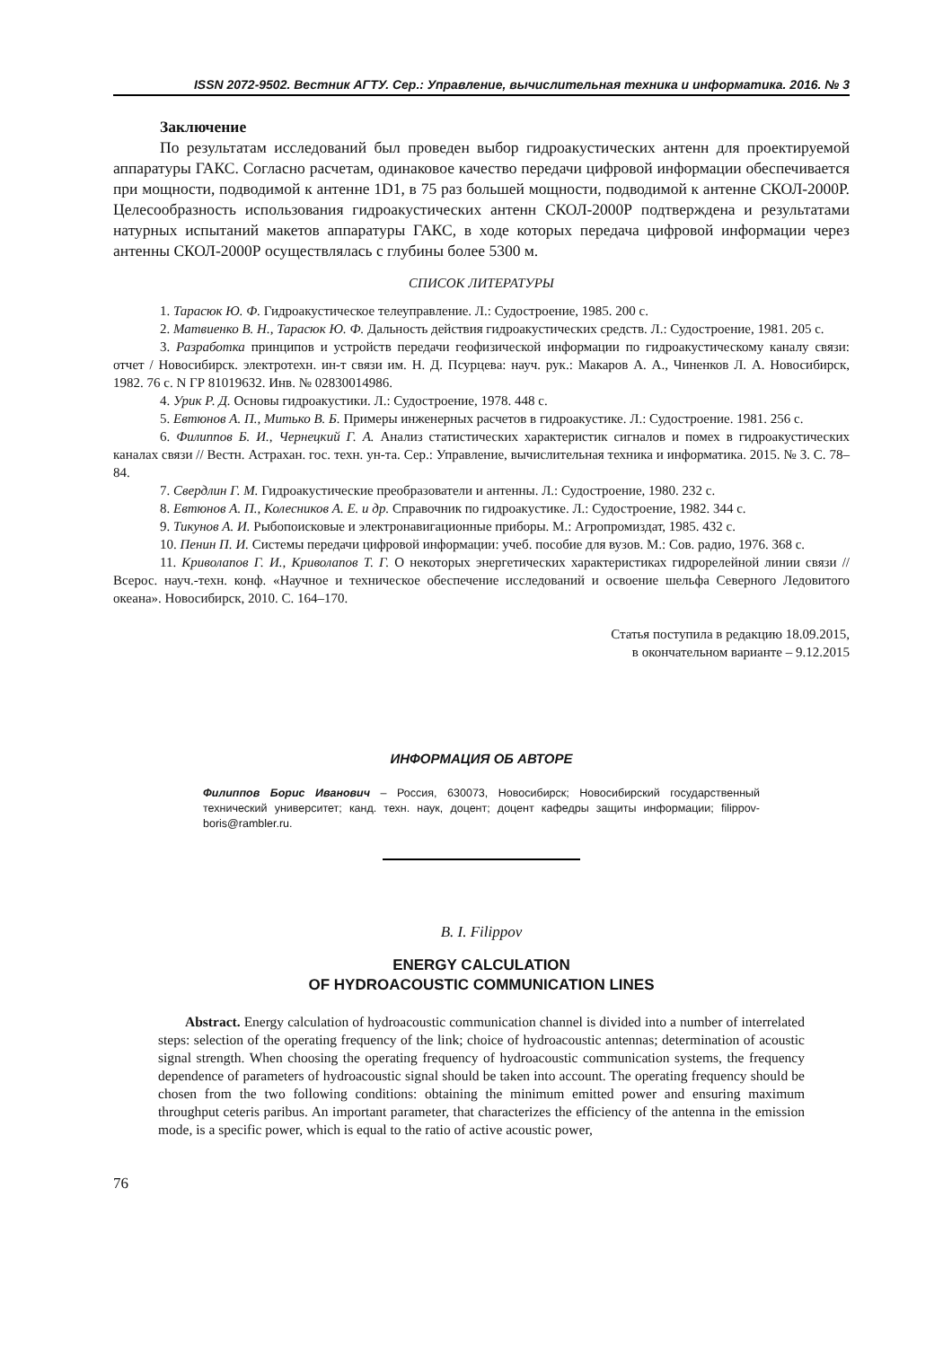ISSN 2072-9502. Вестник АГТУ. Сер.: Управление, вычислительная техника и информатика. 2016. № 3
Заключение
По результатам исследований был проведен выбор гидроакустических антенн для проектируемой аппаратуры ГАКС. Согласно расчетам, одинаковое качество передачи цифровой информации обеспечивается при мощности, подводимой к антенне 1D1, в 75 раз большей мощности, подводимой к антенне СКОЛ-2000Р. Целесообразность использования гидроакустических антенн СКОЛ-2000Р подтверждена и результатами натурных испытаний макетов аппаратуры ГАКС, в ходе которых передача цифровой информации через антенны СКОЛ-2000Р осуществлялась с глубины более 5300 м.
СПИСОК ЛИТЕРАТУРЫ
1. Тарасюк Ю. Ф. Гидроакустическое телеуправление. Л.: Судостроение, 1985. 200 с.
2. Матвиенко В. Н., Тарасюк Ю. Ф. Дальность действия гидроакустических средств. Л.: Судостроение, 1981. 205 с.
3. Разработка принципов и устройств передачи геофизической информации по гидроакустическому каналу связи: отчет / Новосибирск. электротехн. ин-т связи им. Н. Д. Псурцева: науч. рук.: Макаров А. А., Чиненков Л. А. Новосибирск, 1982. 76 с. N ГР 81019632. Инв. № 02830014986.
4. Урик Р. Д. Основы гидроакустики. Л.: Судостроение, 1978. 448 с.
5. Евтюнов А. П., Митько В. Б. Примеры инженерных расчетов в гидроакустике. Л.: Судостроение. 1981. 256 с.
6. Филиппов Б. И., Чернецкий Г. А. Анализ статистических характеристик сигналов и помех в гидроакустических каналах связи // Вестн. Астрахан. гос. техн. ун-та. Сер.: Управление, вычислительная техника и информатика. 2015. № 3. С. 78–84.
7. Свердлин Г. М. Гидроакустические преобразователи и антенны. Л.: Судостроение, 1980. 232 с.
8. Евтюнов А. П., Колесников А. Е. и др. Справочник по гидроакустике. Л.: Судостроение, 1982. 344 с.
9. Тикунов А. И. Рыбопоисковые и электронавигационные приборы. М.: Агропромиздат, 1985. 432 с.
10. Пенин П. И. Системы передачи цифровой информации: учеб. пособие для вузов. М.: Сов. радио, 1976. 368 с.
11. Криволапов Г. И., Криволапов Т. Г. О некоторых энергетических характеристиках гидрорелейной линии связи // Всерос. науч.-техн. конф. «Научное и техническое обеспечение исследований и освоение шельфа Северного Ледовитого океана». Новосибирск, 2010. С. 164–170.
Статья поступила в редакцию 18.09.2015,
в окончательном варианте – 9.12.2015
ИНФОРМАЦИЯ ОБ АВТОРЕ
Филиппов Борис Иванович – Россия, 630073, Новосибирск; Новосибирский государственный технический университет; канд. техн. наук, доцент; доцент кафедры защиты информации; filippov-boris@rambler.ru.
B. I. Filippov
ENERGY CALCULATION
OF HYDROACOUSTIC COMMUNICATION LINES
Abstract. Energy calculation of hydroacoustic communication channel is divided into a number of interrelated steps: selection of the operating frequency of the link; choice of hydroacoustic antennas; determination of acoustic signal strength. When choosing the operating frequency of hydroacoustic communication systems, the frequency dependence of parameters of hydroacoustic signal should be taken into account. The operating frequency should be chosen from the two following conditions: obtaining the minimum emitted power and ensuring maximum throughput ceteris paribus. An important parameter, that characterizes the efficiency of the antenna in the emission mode, is a specific power, which is equal to the ratio of active acoustic power,
76